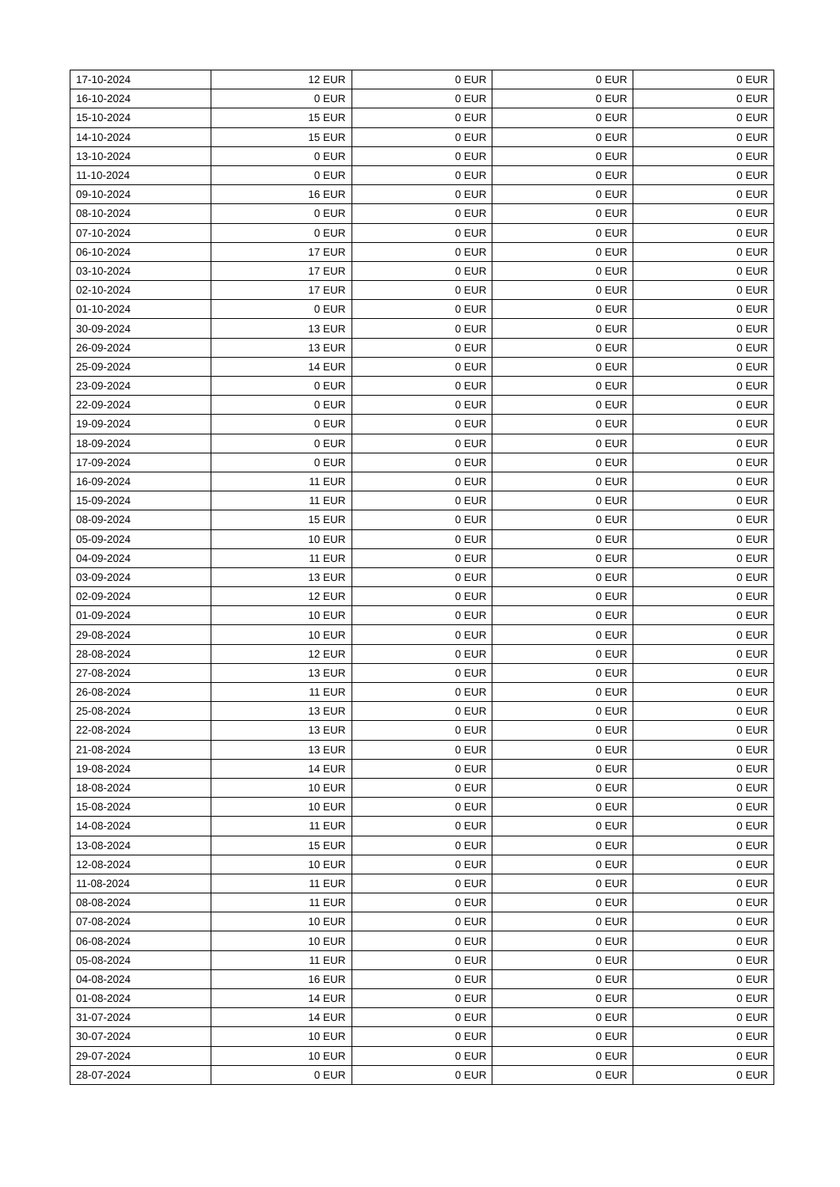| 17-10-2024 | 12 EUR | 0 EUR | 0 EUR | 0 EUR |
| 16-10-2024 | 0 EUR | 0 EUR | 0 EUR | 0 EUR |
| 15-10-2024 | 15 EUR | 0 EUR | 0 EUR | 0 EUR |
| 14-10-2024 | 15 EUR | 0 EUR | 0 EUR | 0 EUR |
| 13-10-2024 | 0 EUR | 0 EUR | 0 EUR | 0 EUR |
| 11-10-2024 | 0 EUR | 0 EUR | 0 EUR | 0 EUR |
| 09-10-2024 | 16 EUR | 0 EUR | 0 EUR | 0 EUR |
| 08-10-2024 | 0 EUR | 0 EUR | 0 EUR | 0 EUR |
| 07-10-2024 | 0 EUR | 0 EUR | 0 EUR | 0 EUR |
| 06-10-2024 | 17 EUR | 0 EUR | 0 EUR | 0 EUR |
| 03-10-2024 | 17 EUR | 0 EUR | 0 EUR | 0 EUR |
| 02-10-2024 | 17 EUR | 0 EUR | 0 EUR | 0 EUR |
| 01-10-2024 | 0 EUR | 0 EUR | 0 EUR | 0 EUR |
| 30-09-2024 | 13 EUR | 0 EUR | 0 EUR | 0 EUR |
| 26-09-2024 | 13 EUR | 0 EUR | 0 EUR | 0 EUR |
| 25-09-2024 | 14 EUR | 0 EUR | 0 EUR | 0 EUR |
| 23-09-2024 | 0 EUR | 0 EUR | 0 EUR | 0 EUR |
| 22-09-2024 | 0 EUR | 0 EUR | 0 EUR | 0 EUR |
| 19-09-2024 | 0 EUR | 0 EUR | 0 EUR | 0 EUR |
| 18-09-2024 | 0 EUR | 0 EUR | 0 EUR | 0 EUR |
| 17-09-2024 | 0 EUR | 0 EUR | 0 EUR | 0 EUR |
| 16-09-2024 | 11 EUR | 0 EUR | 0 EUR | 0 EUR |
| 15-09-2024 | 11 EUR | 0 EUR | 0 EUR | 0 EUR |
| 08-09-2024 | 15 EUR | 0 EUR | 0 EUR | 0 EUR |
| 05-09-2024 | 10 EUR | 0 EUR | 0 EUR | 0 EUR |
| 04-09-2024 | 11 EUR | 0 EUR | 0 EUR | 0 EUR |
| 03-09-2024 | 13 EUR | 0 EUR | 0 EUR | 0 EUR |
| 02-09-2024 | 12 EUR | 0 EUR | 0 EUR | 0 EUR |
| 01-09-2024 | 10 EUR | 0 EUR | 0 EUR | 0 EUR |
| 29-08-2024 | 10 EUR | 0 EUR | 0 EUR | 0 EUR |
| 28-08-2024 | 12 EUR | 0 EUR | 0 EUR | 0 EUR |
| 27-08-2024 | 13 EUR | 0 EUR | 0 EUR | 0 EUR |
| 26-08-2024 | 11 EUR | 0 EUR | 0 EUR | 0 EUR |
| 25-08-2024 | 13 EUR | 0 EUR | 0 EUR | 0 EUR |
| 22-08-2024 | 13 EUR | 0 EUR | 0 EUR | 0 EUR |
| 21-08-2024 | 13 EUR | 0 EUR | 0 EUR | 0 EUR |
| 19-08-2024 | 14 EUR | 0 EUR | 0 EUR | 0 EUR |
| 18-08-2024 | 10 EUR | 0 EUR | 0 EUR | 0 EUR |
| 15-08-2024 | 10 EUR | 0 EUR | 0 EUR | 0 EUR |
| 14-08-2024 | 11 EUR | 0 EUR | 0 EUR | 0 EUR |
| 13-08-2024 | 15 EUR | 0 EUR | 0 EUR | 0 EUR |
| 12-08-2024 | 10 EUR | 0 EUR | 0 EUR | 0 EUR |
| 11-08-2024 | 11 EUR | 0 EUR | 0 EUR | 0 EUR |
| 08-08-2024 | 11 EUR | 0 EUR | 0 EUR | 0 EUR |
| 07-08-2024 | 10 EUR | 0 EUR | 0 EUR | 0 EUR |
| 06-08-2024 | 10 EUR | 0 EUR | 0 EUR | 0 EUR |
| 05-08-2024 | 11 EUR | 0 EUR | 0 EUR | 0 EUR |
| 04-08-2024 | 16 EUR | 0 EUR | 0 EUR | 0 EUR |
| 01-08-2024 | 14 EUR | 0 EUR | 0 EUR | 0 EUR |
| 31-07-2024 | 14 EUR | 0 EUR | 0 EUR | 0 EUR |
| 30-07-2024 | 10 EUR | 0 EUR | 0 EUR | 0 EUR |
| 29-07-2024 | 10 EUR | 0 EUR | 0 EUR | 0 EUR |
| 28-07-2024 | 0 EUR | 0 EUR | 0 EUR | 0 EUR |